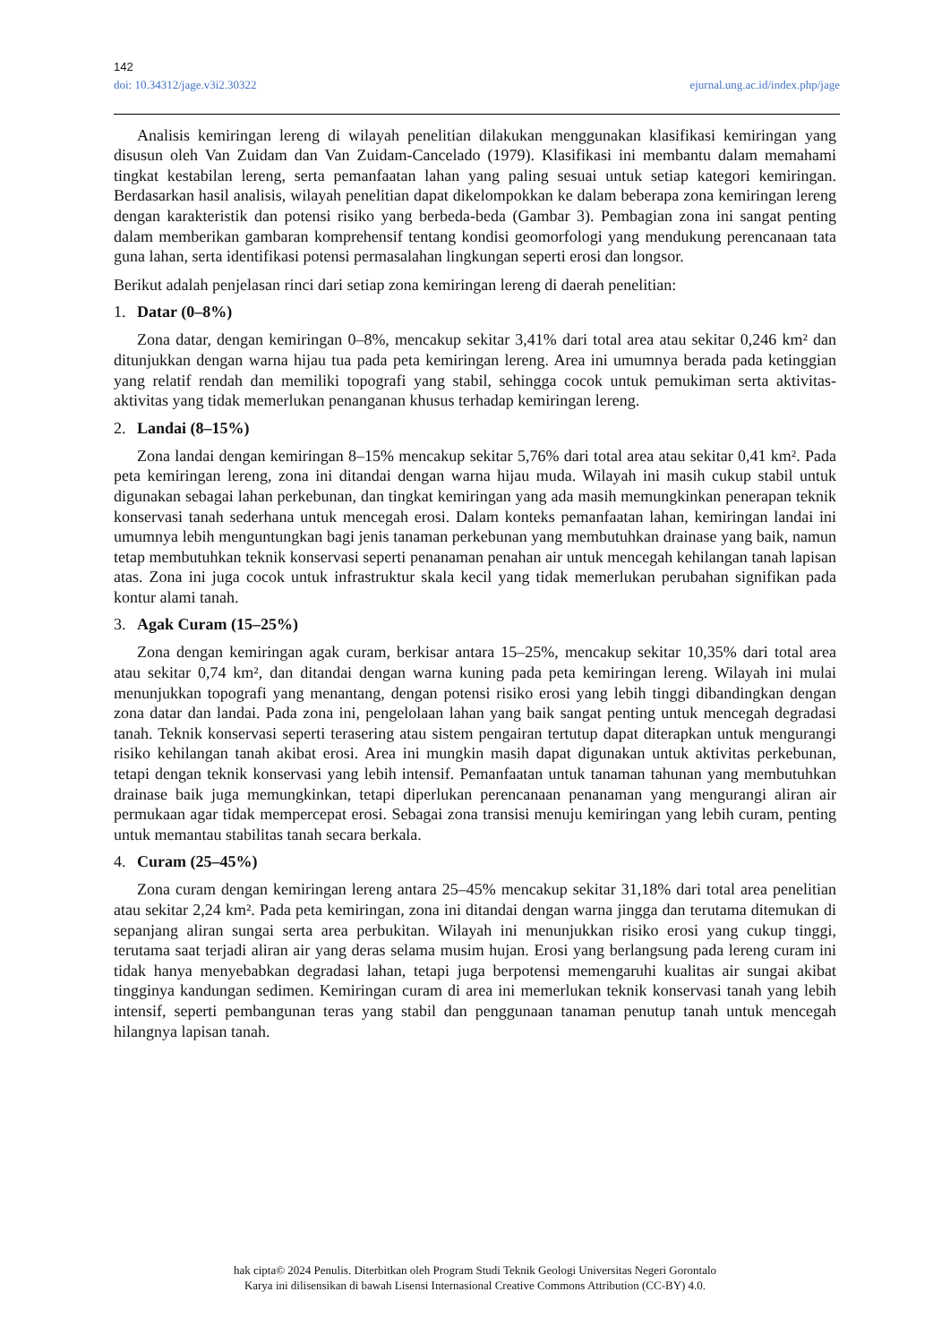142
doi: 10.34312/jage.v3i2.30322 ejurnal.ung.ac.id/index.php/jage
Analisis kemiringan lereng di wilayah penelitian dilakukan menggunakan klasifikasi kemiringan yang disusun oleh Van Zuidam dan Van Zuidam-Cancelado (1979). Klasifikasi ini membantu dalam memahami tingkat kestabilan lereng, serta pemanfaatan lahan yang paling sesuai untuk setiap kategori kemiringan. Berdasarkan hasil analisis, wilayah penelitian dapat dikelompokkan ke dalam beberapa zona kemiringan lereng dengan karakteristik dan potensi risiko yang berbeda-beda (Gambar 3). Pembagian zona ini sangat penting dalam memberikan gambaran komprehensif tentang kondisi geomorfologi yang mendukung perencanaan tata guna lahan, serta identifikasi potensi permasalahan lingkungan seperti erosi dan longsor.
Berikut adalah penjelasan rinci dari setiap zona kemiringan lereng di daerah penelitian:
1. Datar (0–8%)
Zona datar, dengan kemiringan 0–8%, mencakup sekitar 3,41% dari total area atau sekitar 0,246 km² dan ditunjukkan dengan warna hijau tua pada peta kemiringan lereng. Area ini umumnya berada pada ketinggian yang relatif rendah dan memiliki topografi yang stabil, sehingga cocok untuk pemukiman serta aktivitas-aktivitas yang tidak memerlukan penanganan khusus terhadap kemiringan lereng.
2. Landai (8–15%)
Zona landai dengan kemiringan 8–15% mencakup sekitar 5,76% dari total area atau sekitar 0,41 km². Pada peta kemiringan lereng, zona ini ditandai dengan warna hijau muda. Wilayah ini masih cukup stabil untuk digunakan sebagai lahan perkebunan, dan tingkat kemiringan yang ada masih memungkinkan penerapan teknik konservasi tanah sederhana untuk mencegah erosi. Dalam konteks pemanfaatan lahan, kemiringan landai ini umumnya lebih menguntungkan bagi jenis tanaman perkebunan yang membutuhkan drainase yang baik, namun tetap membutuhkan teknik konservasi seperti penanaman penahan air untuk mencegah kehilangan tanah lapisan atas. Zona ini juga cocok untuk infrastruktur skala kecil yang tidak memerlukan perubahan signifikan pada kontur alami tanah.
3. Agak Curam (15–25%)
Zona dengan kemiringan agak curam, berkisar antara 15–25%, mencakup sekitar 10,35% dari total area atau sekitar 0,74 km², dan ditandai dengan warna kuning pada peta kemiringan lereng. Wilayah ini mulai menunjukkan topografi yang menantang, dengan potensi risiko erosi yang lebih tinggi dibandingkan dengan zona datar dan landai. Pada zona ini, pengelolaan lahan yang baik sangat penting untuk mencegah degradasi tanah. Teknik konservasi seperti terasering atau sistem pengairan tertutup dapat diterapkan untuk mengurangi risiko kehilangan tanah akibat erosi. Area ini mungkin masih dapat digunakan untuk aktivitas perkebunan, tetapi dengan teknik konservasi yang lebih intensif. Pemanfaatan untuk tanaman tahunan yang membutuhkan drainase baik juga memungkinkan, tetapi diperlukan perencanaan penanaman yang mengurangi aliran air permukaan agar tidak mempercepat erosi. Sebagai zona transisi menuju kemiringan yang lebih curam, penting untuk memantau stabilitas tanah secara berkala.
4. Curam (25–45%)
Zona curam dengan kemiringan lereng antara 25–45% mencakup sekitar 31,18% dari total area penelitian atau sekitar 2,24 km². Pada peta kemiringan, zona ini ditandai dengan warna jingga dan terutama ditemukan di sepanjang aliran sungai serta area perbukitan. Wilayah ini menunjukkan risiko erosi yang cukup tinggi, terutama saat terjadi aliran air yang deras selama musim hujan. Erosi yang berlangsung pada lereng curam ini tidak hanya menyebabkan degradasi lahan, tetapi juga berpotensi memengaruhi kualitas air sungai akibat tingginya kandungan sedimen. Kemiringan curam di area ini memerlukan teknik konservasi tanah yang lebih intensif, seperti pembangunan teras yang stabil dan penggunaan tanaman penutup tanah untuk mencegah hilangnya lapisan tanah.
hak cipta© 2024 Penulis. Diterbitkan oleh Program Studi Teknik Geologi Universitas Negeri Gorontalo
Karya ini dilisensikan di bawah Lisensi Internasional Creative Commons Attribution (CC-BY) 4.0.